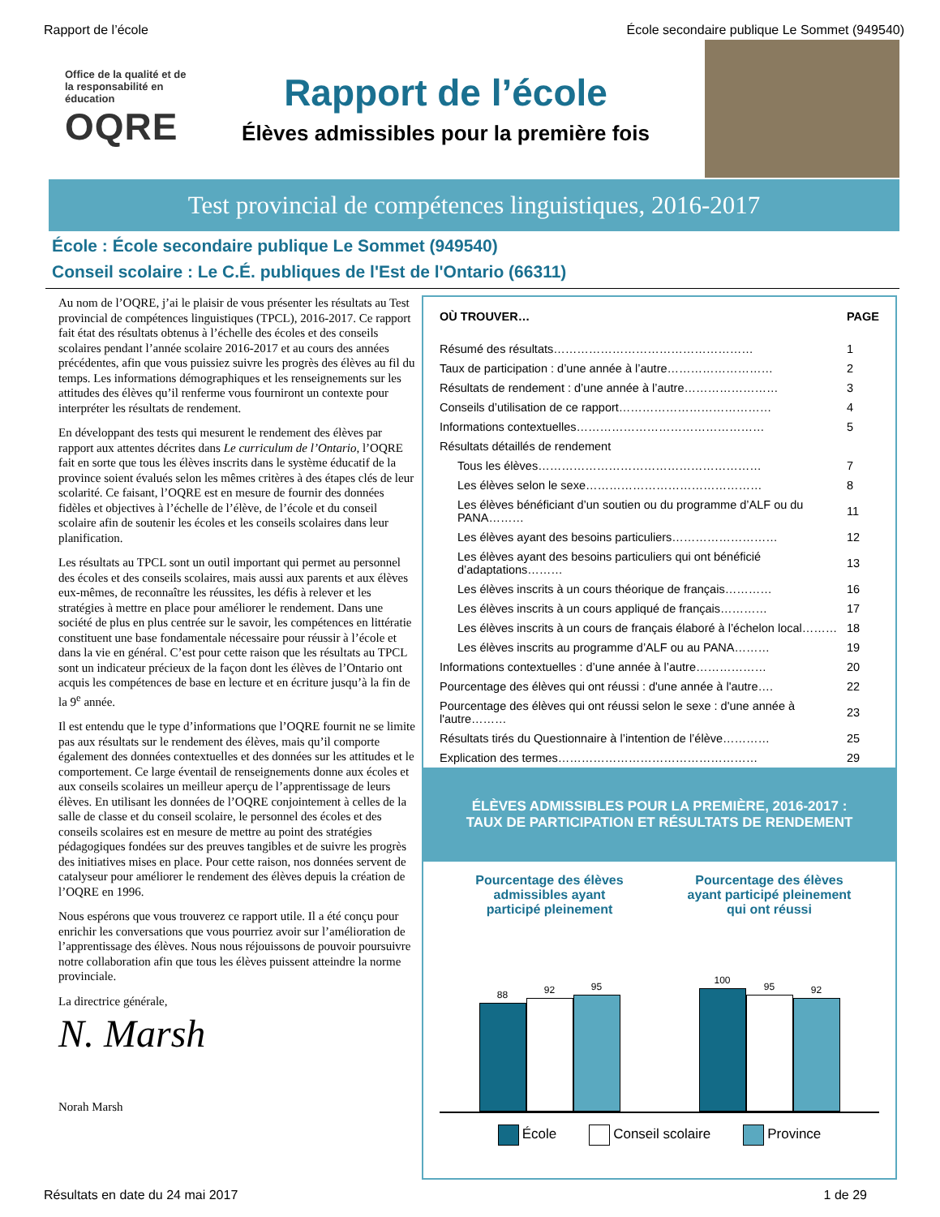Rapport de l’école École secondaire publique Le Sommet (949540)
Office de la qualité et de la responsabilité en éducation
OQRE
Rapport de l’école
Élèves admissibles pour la première fois
Test provincial de compétences linguistiques, 2016-2017
École : École secondaire publique Le Sommet (949540)
Conseil scolaire : Le C.É. publiques de l'Est de l'Ontario (66311)
Au nom de l’OQRE, j’ai le plaisir de vous présenter les résultats au Test provincial de compétences linguistiques (TPCL), 2016-2017. Ce rapport fait état des résultats obtenus à l’échelle des écoles et des conseils scolaires pendant l’année scolaire 2016-2017 et au cours des années précédentes, afin que vous puissiez suivre les progrès des élèves au fil du temps. Les informations démographiques et les renseignements sur les attitudes des élèves qu’il renferme vous fourniront un contexte pour interpréter les résultats de rendement.
En développant des tests qui mesurent le rendement des élèves par rapport aux attentes décrites dans Le curriculum de l’Ontario, l’OQRE fait en sorte que tous les élèves inscrits dans le système éducatif de la province soient évalués selon les mêmes critères à des étapes clés de leur scolarité. Ce faisant, l’OQRE est en mesure de fournir des données fidèles et objectives à l’échelle de l’élève, de l’école et du conseil scolaire afin de soutenir les écoles et les conseils scolaires dans leur planification.
Les résultats au TPCL sont un outil important qui permet au personnel des écoles et des conseils scolaires, mais aussi aux parents et aux élèves eux-mêmes, de reconnaître les réussites, les défis à relever et les stratégies à mettre en place pour améliorer le rendement. Dans une société de plus en plus centrée sur le savoir, les compétences en littératie constituent une base fondamentale nécessaire pour réussir à l’école et dans la vie en général. C’est pour cette raison que les résultats au TPCL sont un indicateur précieux de la façon dont les élèves de l’Ontario ont acquis les compétences de base en lecture et en écriture jusqu’à la fin de la 9<sup>e</sup> année.
Il est entendu que le type d’informations que l’OQRE fournit ne se limite pas aux résultats sur le rendement des élèves, mais qu’il comporte également des données contextuelles et des données sur les attitudes et le comportement. Ce large éventail de renseignements donne aux écoles et aux conseils scolaires un meilleur aperçu de l’apprentissage de leurs élèves. En utilisant les données de l’OQRE conjointement à celles de la salle de classe et du conseil scolaire, le personnel des écoles et des conseils scolaires est en mesure de mettre au point des stratégies pédagogiques fondées sur des preuves tangibles et de suivre les progrès des initiatives mises en place. Pour cette raison, nos données servent de catalyseur pour améliorer le rendement des élèves depuis la création de l’OQRE en 1996.
Nous espérons que vous trouverez ce rapport utile. Il a été conçu pour enrichir les conversations que vous pourriez avoir sur l’amélioration de l’apprentissage des élèves. Nous nous réjouissons de pouvoir poursuivre notre collaboration afin que tous les élèves puissent atteindre la norme provinciale.
La directrice générale,
N. Marsh
Norah Marsh
| OÙ TROUVER… | PAGE |
| --- | --- |
| Résumé des résultats…………………………………………… | 1 |
| Taux de participation : d’une année à l’autre……………………… | 2 |
| Résultats de rendement : d’une année à l’autre…………………… | 3 |
| Conseils d’utilisation de ce rapport………………………………… | 4 |
| Informations contextuelles………………………………………… | 5 |
| Résultats détaillés de rendement | |
| Tous les élèves………………………………………………… | 7 |
| Les élèves selon le sexe……………………………………… | 8 |
| Les élèves bénéficiant d’un soutien ou du programme d’ALF ou du PANA……… | 11 |
| Les élèves ayant des besoins particuliers……………………… | 12 |
| Les élèves ayant des besoins particuliers qui ont bénéficié d’adaptations……… | 13 |
| Les élèves inscrits à un cours théorique de français………… | 16 |
| Les élèves inscrits à un cours appliqué de français………… | 17 |
| Les élèves inscrits à un cours de français élaboré à l’échelon local……… | 18 |
| Les élèves inscrits au programme d’ALF ou au PANA……… | 19 |
| Informations contextuelles : d’une année à l’autre……………… | 20 |
| Pourcentage des élèves qui ont réussi : d'une année à l'autre…. | 22 |
| Pourcentage des élèves qui ont réussi selon le sexe : d'une année à l'autre……… | 23 |
| Résultats tirés du Questionnaire à l’intention de l’élève………… | 25 |
| Explication des termes…………………………………………… | 29 |
ÉLÈVES ADMISSIBLES POUR LA PREMIÈRE, 2016-2017 :
TAUX DE PARTICIPATION ET RÉSULTATS DE RENDEMENT
Pourcentage des élèves
admissibles ayant
participé pleinement
88
92
95
Pourcentage des élèves
ayant participé pleinement
qui ont réussi
100
95
92
École Conseil scolaire Province
Résultats en date du 24 mai 2017 1 de 29